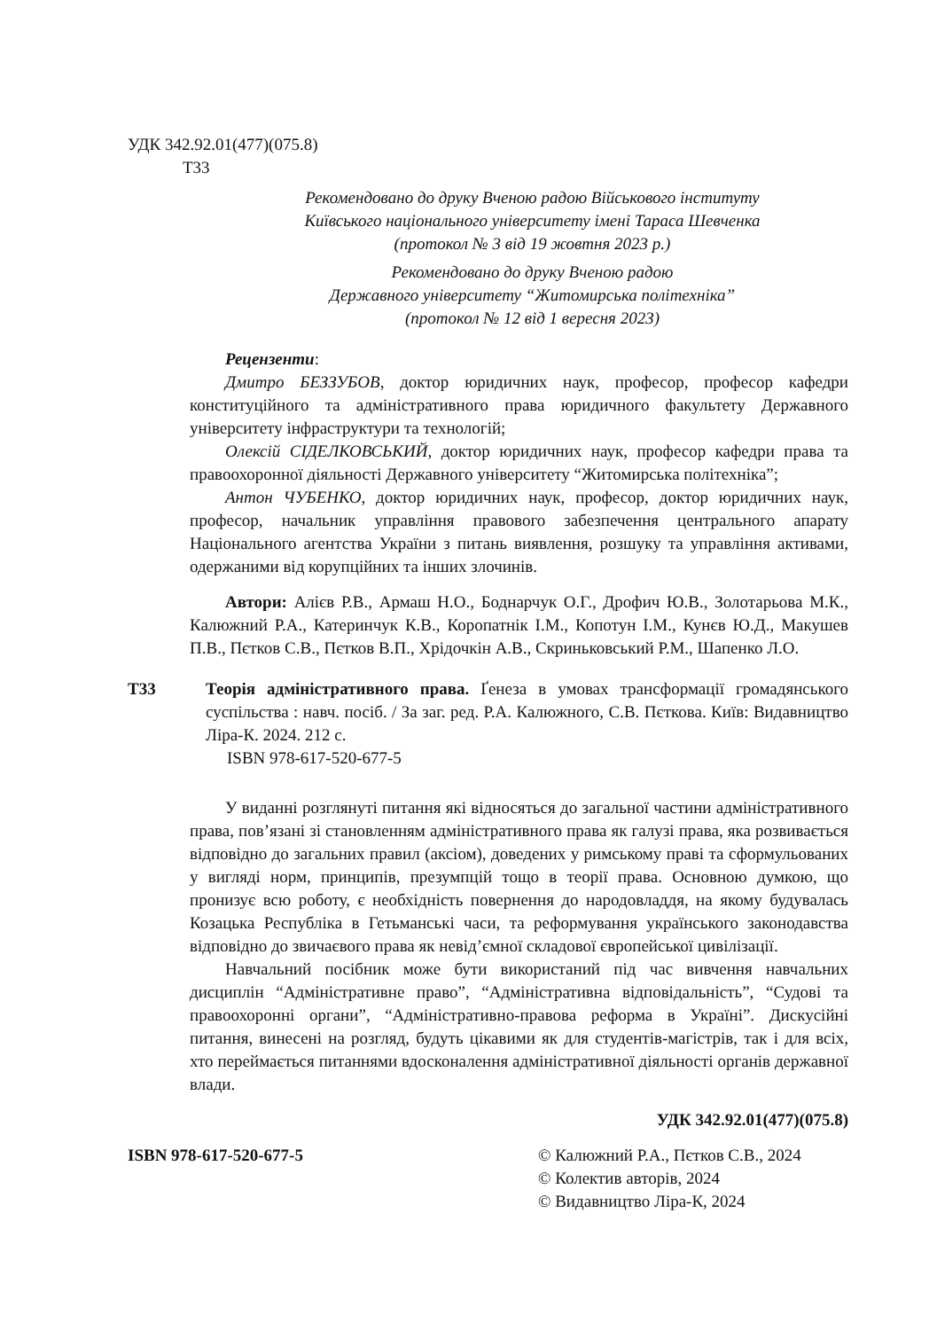УДК 342.92.01(477)(075.8)
Т33
Рекомендовано до друку Вченою радою Військового інституту
Київського національного університету імені Тараса Шевченка
(протокол № 3 від 19 жовтня 2023 р.)
Рекомендовано до друку Вченою радою
Державного університету “Житомирська політехніка”
(протокол № 12 від 1 вересня 2023)
Рецензенти:
Дмитро БЕЗЗУБОВ, доктор юридичних наук, професор, професор кафедри конституційного та адміністративного права юридичного факультету Державного університету інфраструктури та технологій;
Олексій СІДЕЛКОВСЬКИЙ, доктор юридичних наук, професор кафедри права та правоохоронної діяльності Державного університету “Житомирська політехніка”;
Антон ЧУБЕНКО, доктор юридичних наук, професор, доктор юридичних наук, професор, начальник управління правового забезпечення центрального апарату Національного агентства України з питань виявлення, розшуку та управління активами, одержаними від корупційних та інших злочинів.
Автори: Алієв Р.В., Армаш Н.О., Боднарчук О.Г., Дрофич Ю.В., Золотарьова М.К., Калюжний Р.А., Катеринчук К.В., Коропатнік І.М., Копотун І.М., Кунєв Ю.Д., Макушев П.В., Пєтков С.В., Пєтков В.П., Хрідочкін А.В., Скриньковський Р.М., Шапенко Л.О.
Т33 Теорія адміністративного права. Ґенеза в умовах трансформації громадянського суспільства : навч. посіб. / За заг. ред. Р.А. Калюжного, С.В. Пєткова. Київ: Видавництво Ліра-К. 2024. 212 с.
ISBN 978-617-520-677-5
У виданні розглянуті питання які відносяться до загальної частини адміністративного права, пов’язані зі становленням адміністративного права як галузі права, яка розвивається відповідно до загальних правил (аксіом), доведених у римському праві та сформульованих у вигляді норм, принципів, презумпцій тощо в теорії права. Основною думкою, що пронизує всю роботу, є необхідність повернення до народовладдя, на якому будувалась Козацька Республіка в Гетьманські часи, та реформування українського законодавства відповідно до звичаєвого права як невід’ємної складової європейської цивілізації.
Навчальний посібник може бути використаний під час вивчення навчальних дисциплін “Адміністративне право”, “Адміністративна відповідальність”, “Судові та правоохоронні органи”, “Адміністративно-правова реформа в Україні”. Дискусійні питання, винесені на розгляд, будуть цікавими як для студентів-магістрів, так і для всіх, хто переймається питаннями вдосконалення адміністративної діяльності органів державної влади.
УДК 342.92.01(477)(075.8)
ISBN 978-617-520-677-5 © Калюжний Р.А., Пєтков С.В., 2024
© Колектив авторів, 2024
© Видавництво Ліра-К, 2024